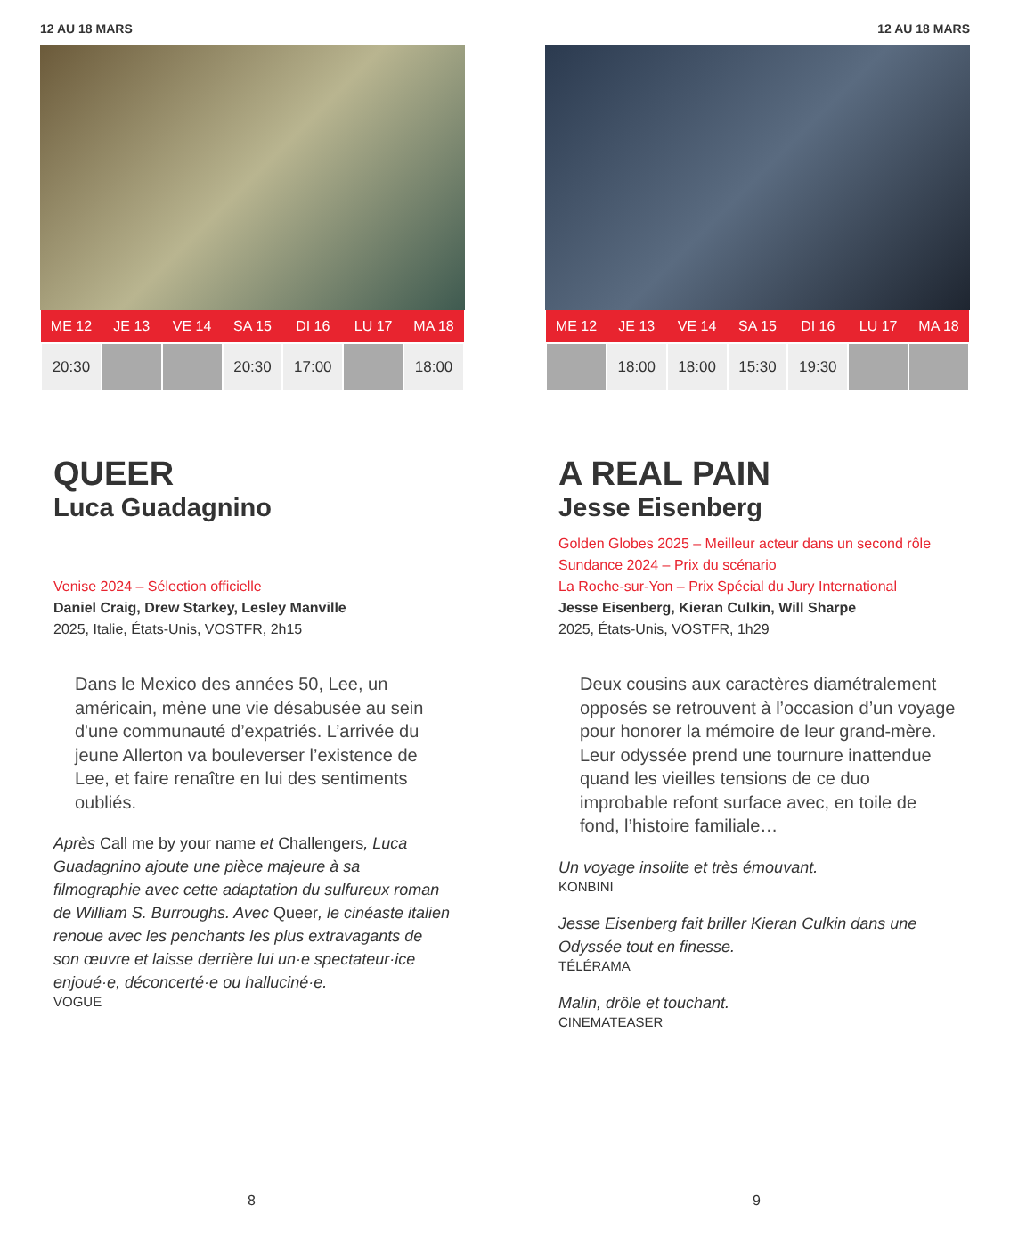12 AU 18 MARS
| ME 12 | JE 13 | VE 14 | SA 15 | DI 16 | LU 17 | MA 18 |
| --- | --- | --- | --- | --- | --- | --- |
| 20:30 | | | 20:30 | 17:00 | | 18:00 |
QUEER
Luca Guadagnino
Venise 2024 – Sélection officielle
Daniel Craig, Drew Starkey, Lesley Manville
2025, Italie, États-Unis, VOSTFR, 2h15
Dans le Mexico des années 50, Lee, un américain, mène une vie désabusée au sein d'une communauté d’expatriés. L’arrivée du jeune Allerton va bouleverser l’existence de Lee, et faire renaître en lui des sentiments oubliés.
Après Call me by your name et Challengers, Luca Guadagnino ajoute une pièce majeure à sa filmographie avec cette adaptation du sulfureux roman de William S. Burroughs. Avec Queer, le cinéaste italien renoue avec les penchants les plus extravagants de son œuvre et laisse derrière lui un·e spectateur·ice enjoué·e, déconcerté·e ou halluciné·e.
VOGUE
8
12 AU 18 MARS
| ME 12 | JE 13 | VE 14 | SA 15 | DI 16 | LU 17 | MA 18 |
| --- | --- | --- | --- | --- | --- | --- |
| | 18:00 | 18:00 | 15:30 | 19:30 | | |
A REAL PAIN
Jesse Eisenberg
Golden Globes 2025 – Meilleur acteur dans un second rôle
Sundance 2024 – Prix du scénario
La Roche-sur-Yon – Prix Spécial du Jury International
Jesse Eisenberg, Kieran Culkin, Will Sharpe
2025, États-Unis, VOSTFR, 1h29
Deux cousins aux caractères diamétralement opposés se retrouvent à l’occasion d’un voyage pour honorer la mémoire de leur grand-mère. Leur odyssée prend une tournure inattendue quand les vieilles tensions de ce duo improbable refont surface avec, en toile de fond, l’histoire familiale…
Un voyage insolite et très émouvant.
KONBINI
Jesse Eisenberg fait briller Kieran Culkin dans une Odyssée tout en finesse.
TÉLÉRAMA
Malin, drôle et touchant.
CINEMATEASER
9